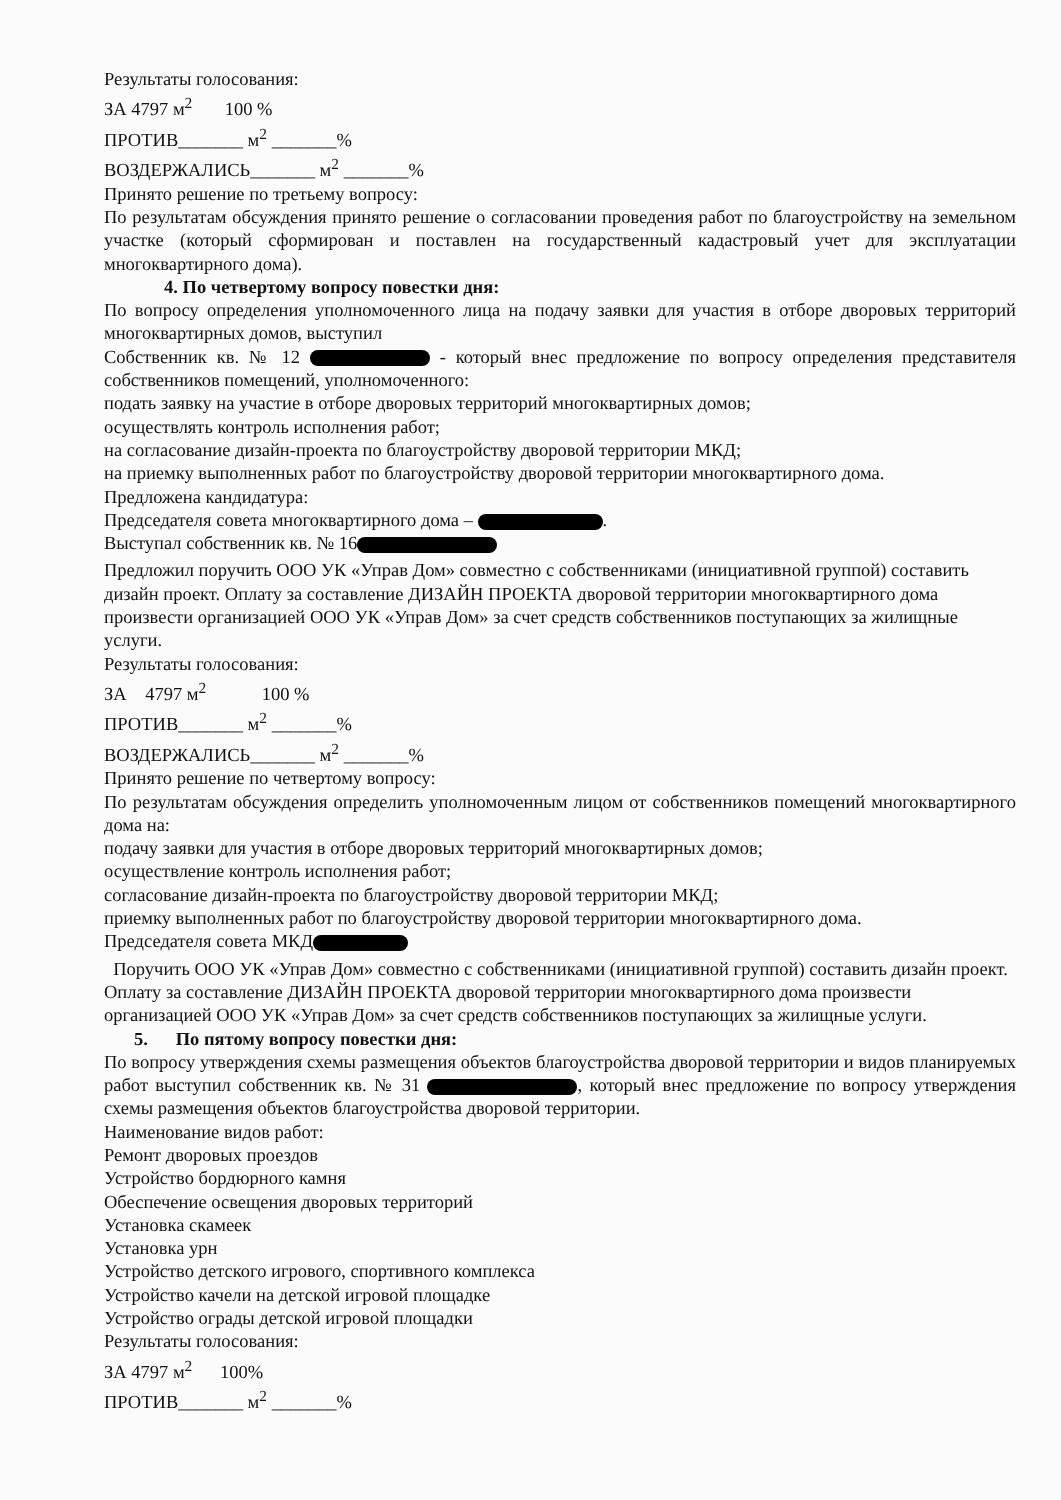Результаты голосования:
ЗА 4797 м<sup>2</sup> 100 %
ПРОТИВ_______ м<sup>2</sup> _______%
ВОЗДЕРЖАЛИСЬ_______ м<sup>2</sup> _______%
Принято решение по третьему вопросу:
По результатам обсуждения принято решение о согласовании проведения работ по благоустройству на земельном участке (который сформирован и поставлен на государственный кадастровый учет для эксплуатации многоквартирного дома).
4. По четвертому вопросу повестки дня:
По вопросу определения уполномоченного лица на подачу заявки для участия в отборе дворовых территорий многоквартирных домов, выступил
Собственник кв. № 12 - который внес предложение по вопросу определения представителя собственников помещений, уполномоченного:
подать заявку на участие в отборе дворовых территорий многоквартирных домов;
осуществлять контроль исполнения работ;
на согласование дизайн-проекта по благоустройству дворовой территории МКД;
на приемку выполненных работ по благоустройству дворовой территории многоквартирного дома.
Предложена кандидатура:
Председателя совета многоквартирного дома – .
Выступал собственник кв. № 16
Предложил поручить ООО УК «Управ Дом» совместно с собственниками (инициативной группой) составить дизайн проект. Оплату за составление ДИЗАЙН ПРОЕКТА дворовой территории многоквартирного дома произвести организацией ООО УК «Управ Дом» за счет средств собственников поступающих за жилищные услуги.
Результаты голосования:
ЗА 4797 м<sup>2</sup> 100 %
ПРОТИВ_______ м<sup>2</sup> _______%
ВОЗДЕРЖАЛИСЬ_______ м<sup>2</sup> _______%
Принято решение по четвертому вопросу:
По результатам обсуждения определить уполномоченным лицом от собственников помещений многоквартирного дома на:
подачу заявки для участия в отборе дворовых территорий многоквартирных домов;
осуществление контроль исполнения работ;
согласование дизайн-проекта по благоустройству дворовой территории МКД;
приемку выполненных работ по благоустройству дворовой территории многоквартирного дома.
Председателя совета МКД
Поручить ООО УК «Управ Дом» совместно с собственниками (инициативной группой) составить дизайн проект. Оплату за составление ДИЗАЙН ПРОЕКТА дворовой территории многоквартирного дома произвести организацией ООО УК «Управ Дом» за счет средств собственников поступающих за жилищные услуги.
5. По пятому вопросу повестки дня:
По вопросу утверждения схемы размещения объектов благоустройства дворовой территории и видов планируемых работ выступил собственник кв. № 31 , который внес предложение по вопросу утверждения схемы размещения объектов благоустройства дворовой территории.
Наименование видов работ:
Ремонт дворовых проездов
Устройство бордюрного камня
Обеспечение освещения дворовых территорий
Установка скамеек
Установка урн
Устройство детского игрового, спортивного комплекса
Устройство качели на детской игровой площадке
Устройство ограды детской игровой площадки
Результаты голосования:
ЗА 4797 м<sup>2</sup> 100%
ПРОТИВ_______ м<sup>2</sup> _______%